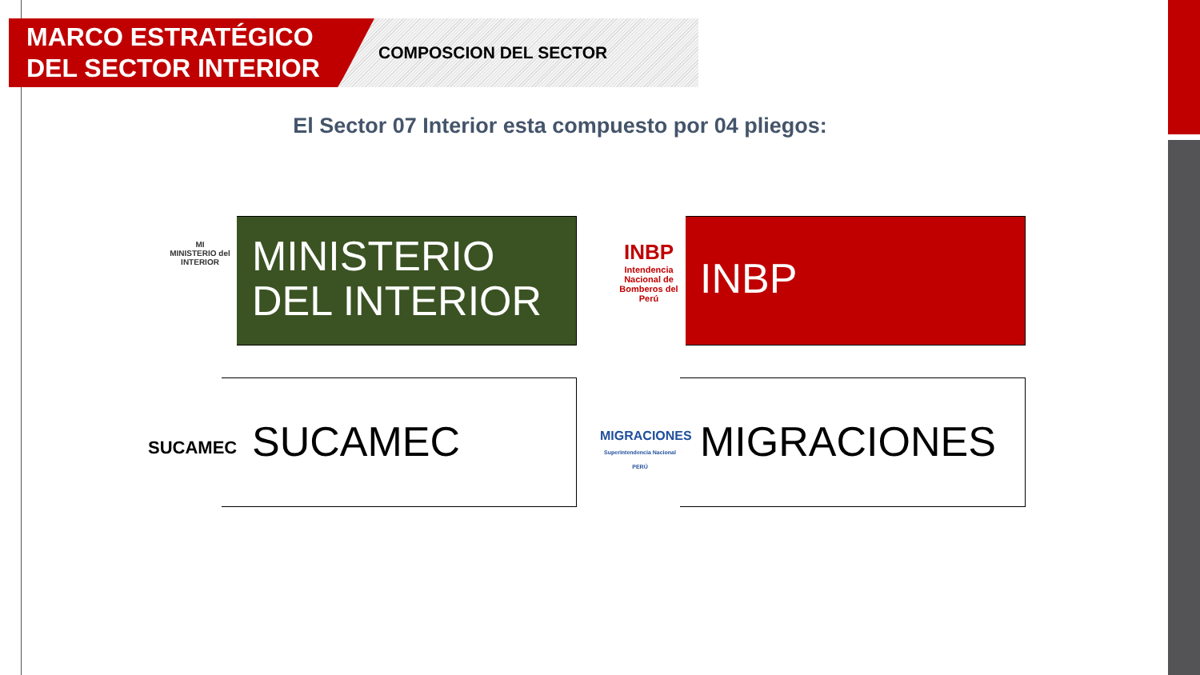MARCO ESTRATÉGICO
DEL SECTOR INTERIOR
COMPOSCION DEL SECTOR
El Sector 07 Interior esta compuesto por 04 pliegos:
MI
MINISTERIO del INTERIOR
MINISTERIO
DEL INTERIOR
INBP
Intendencia Nacional de Bomberos del Perú
INBP
SUCAMEC
SUCAMEC
MIGRACIONES
Superintendencia Nacional PERÚ
MIGRACIONES